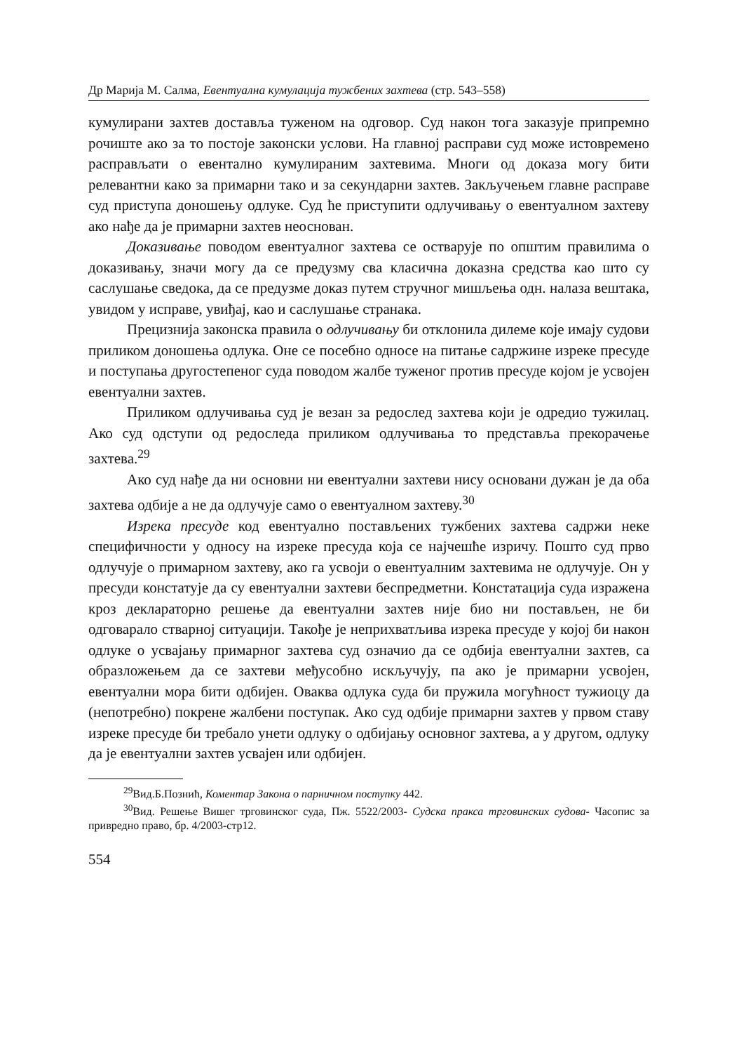Др Марија М. Салма, Евентуална кумулација тужбених захтева (стр. 543–558)
кумулирани захтев доставља туженом на одговор. Суд након тога заказује припремно рочиште ако за то постоје законски услови. На главној расправи суд може истовремено расправљати о евентално кумулираним захтевима. Многи од доказа могу бити релевантни како за примарни тако и за секундарни захтев. Закључењем главне расправе суд приступа доношењу одлуке. Суд ће приступити одлучивању о евентуалном захтеву ако нађе да је примарни захтев неоснован.
Доказивање поводом евентуалног захтева се остварује по општим правилима о доказивању, значи могу да се предузму сва класична доказна средства као што су саслушање сведока, да се предузме доказ путем стручног мишљења одн. налаза вештака, увидом у исправе, увиђај, као и саслушање странака.
Прецизнија законска правила о одлучивању би отклонила дилеме које имају судови приликом доношења одлука. Оне се посебно односе на питање садржине изреке пресуде и поступања другостепеног суда поводом жалбе туженог против пресуде којом је усвојен евентуални захтев.
Приликом одлучивања суд је везан за редослед захтева који је одредио тужилац. Ако суд одступи од редоследа приликом одлучивања то представља прекорачење захтева.<sup>29</sup>
Ако суд нађе да ни основни ни евентуални захтеви нису основани дужан је да оба захтева одбије а не да одлучује само о евентуалном захтеву.<sup>30</sup>
Изрека пресуде код евентуално постављених тужбених захтева садржи неке специфичности у односу на изреке пресуда која се најчешће изричу. Пошто суд прво одлучује о примарном захтеву, ако га усвоји о евентуалним захтевима не одлучује. Он у пресуди констатује да су евентуални захтеви беспредметни. Констатација суда изражена кроз деклараторно решење да евентуални захтев није био ни постављен, не би одговарало стварној ситуацији. Такође је неприхватљива изрека пресуде у којој би након одлуке о усвајању примарног захтева суд означио да се одбија евентуални захтев, са образложењем да се захтеви међусобно искључују, па ако је примарни усвојен, евентуални мора бити одбијен. Оваква одлука суда би пружила могућност тужиоцу да (непотребно) покрене жалбени поступак. Ако суд одбије примарни захтев у првом ставу изреке пресуде би требало унети одлуку о одбијању основног захтева, а у другом, одлуку да је евентуални захтев усвајен или одбијен.
<sup>29</sup> Вид.Б.Познић, Коментар Закона о парничном поступку 442.
<sup>30</sup> Вид. Решење Вишег трговинског суда, Пж. 5522/2003- Судска пракса трговинских судова- Часопис за привредно право, бр. 4/2003-стр12.
554